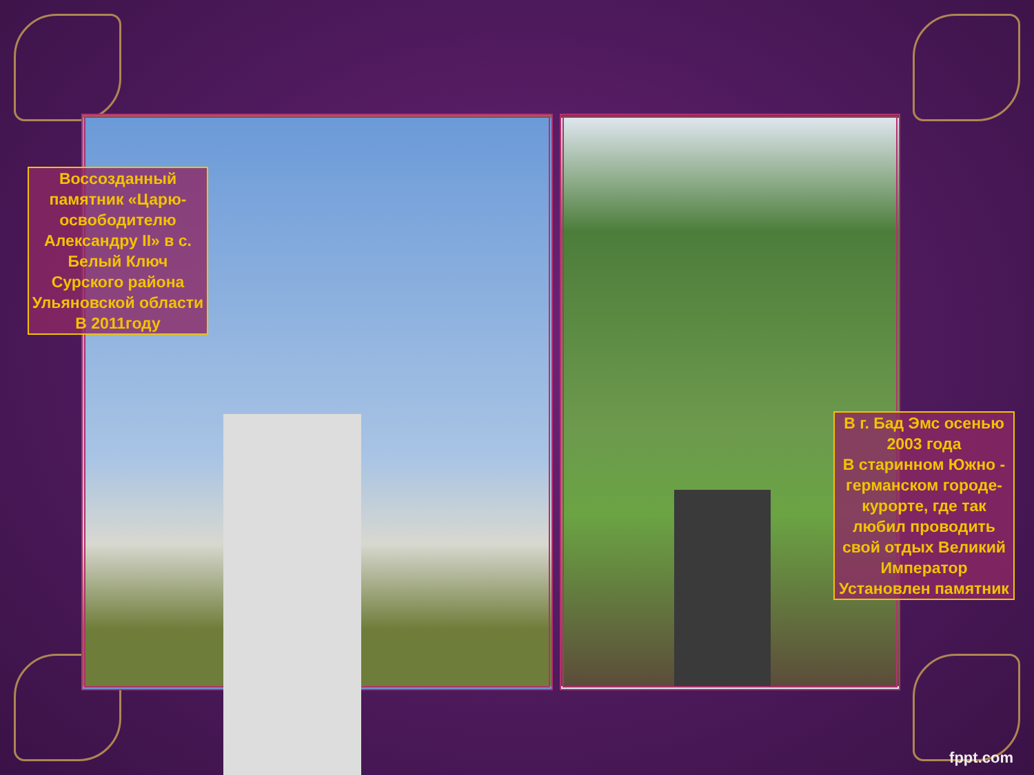Воссозданный памятник «Царю-освободителю Александру II» в с. Белый Ключ Сурского района Ульяновской области
В 2011году
В г. Бад Эмс осенью 2003 года
В старинном Южно - германском городе-курорте, где так любил проводить свой отдых Великий Император
Установлен памятник
fppt.com